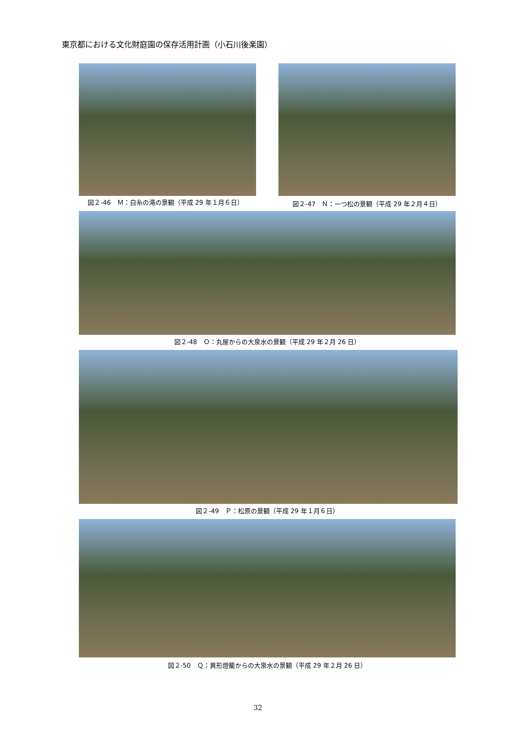東京都における文化財庭園の保存活用計画（小石川後楽園）
図２-46　Ｍ：白糸の滝の景観（平成 29 年１月６日）
図２-47　Ｎ：一つ松の景観（平成 29 年２月４日）
図２-48　Ｏ：丸屋からの大泉水の景観（平成 29 年２月 26 日）
図２-49　Ｐ：松原の景観（平成 29 年１月６日）
図２-50　Ｑ：異形燈籠からの大泉水の景観（平成 29 年２月 26 日）
32